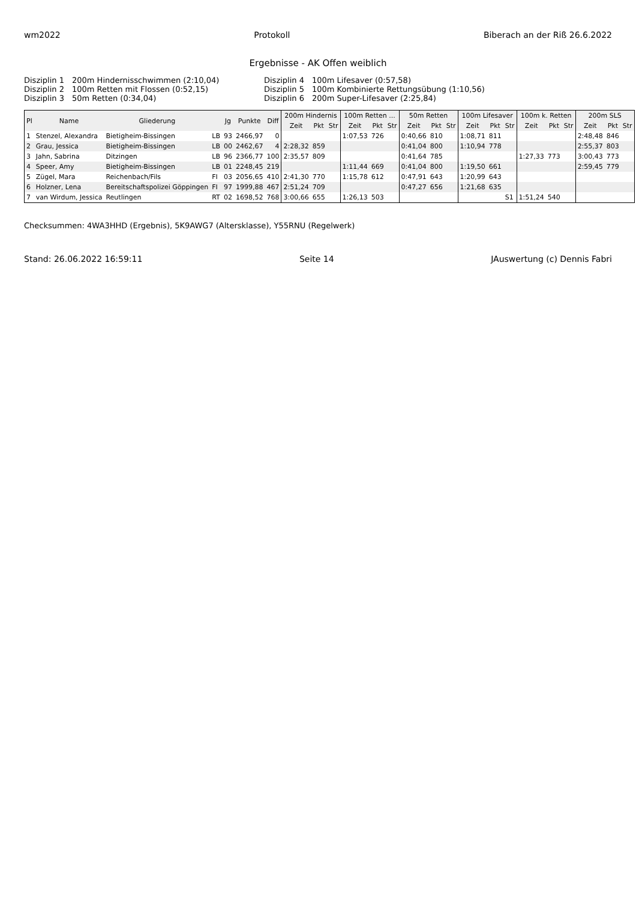wm2022 Protokoll Biberach an der Riß 26.6.2022
Ergebnisse - AK Offen weiblich
Disziplin 1 200m Hindernisschwimmen (2:10,04) Disziplin 4 100m Lifesaver (0:57,58) Disziplin 2 100m Retten mit Flossen (0:52,15) Disziplin 5 100m Kombinierte Rettungsübung (1:10,56) Disziplin 3 50m Retten (0:34,04) Disziplin 6 200m Super-Lifesaver (2:25,84)
| Pl | Name | Gliederung | | Jg | Punkte | Diff | 200m Hindernis | | | 100m Retten ... | | | 50m Retten | | | 100m Lifesaver | | | 100m k. Retten | | | 200m SLS | | |
| --- | --- | --- | --- | --- | --- | --- | --- | --- | --- | --- | --- | --- | --- | --- | --- | --- | --- | --- | --- | --- | --- | --- | --- | --- |
| | | | | | | | Zeit | Pkt | Str | Zeit | Pkt | Str | Zeit | Pkt | Str | Zeit | Pkt | Str | Zeit | Pkt | Str | Zeit | Pkt | Str |
| 1 | Stenzel, Alexandra | Bietigheim-Bissingen | LB | 93 | 2466,97 | 0 | | | | 1:07,53 | 726 | | 0:40,66 | 810 | | 1:08,71 | 811 | | | | | 2:48,48 | 846 | |
| 2 | Grau, Jessica | Bietigheim-Bissingen | LB | 00 | 2462,67 | 4 | 2:28,32 | 859 | | | | | 0:41,04 | 800 | | 1:10,94 | 778 | | | | | 2:55,37 | 803 | |
| 3 | Jahn, Sabrina | Ditzingen | LB | 96 | 2366,77 | 100 | 2:35,57 | 809 | | | | | 0:41,64 | 785 | | | | | 1:27,33 | 773 | | 3:00,43 | 773 | |
| 4 | Speer, Amy | Bietigheim-Bissingen | LB | 01 | 2248,45 | 219 | | | | 1:11,44 | 669 | | 0:41,04 | 800 | | 1:19,50 | 661 | | | | | 2:59,45 | 779 | |
| 5 | Zügel, Mara | Reichenbach/Fils | FI | 03 | 2056,65 | 410 | 2:41,30 | 770 | | 1:15,78 | 612 | | 0:47,91 | 643 | | 1:20,99 | 643 | | | | | | | |
| 6 | Holzner, Lena | Bereitschaftspolizei Göppingen | FI | 97 | 1999,88 | 467 | 2:51,24 | 709 | | | | | 0:47,27 | 656 | | 1:21,68 | 635 | | | | | | | |
| 7 | van Wirdum, Jessica | Reutlingen | RT | 02 | 1698,52 | 768 | 3:00,66 | 655 | | 1:26,13 | 503 | | | | | | | S1 | 1:51,24 | 540 | | | | |
Checksummen: 4WA3HHD (Ergebnis), 5K9AWG7 (Altersklasse), Y55RNU (Regelwerk)
Stand: 26.06.2022 16:59:11 Seite 14 JAuswertung (c) Dennis Fabri